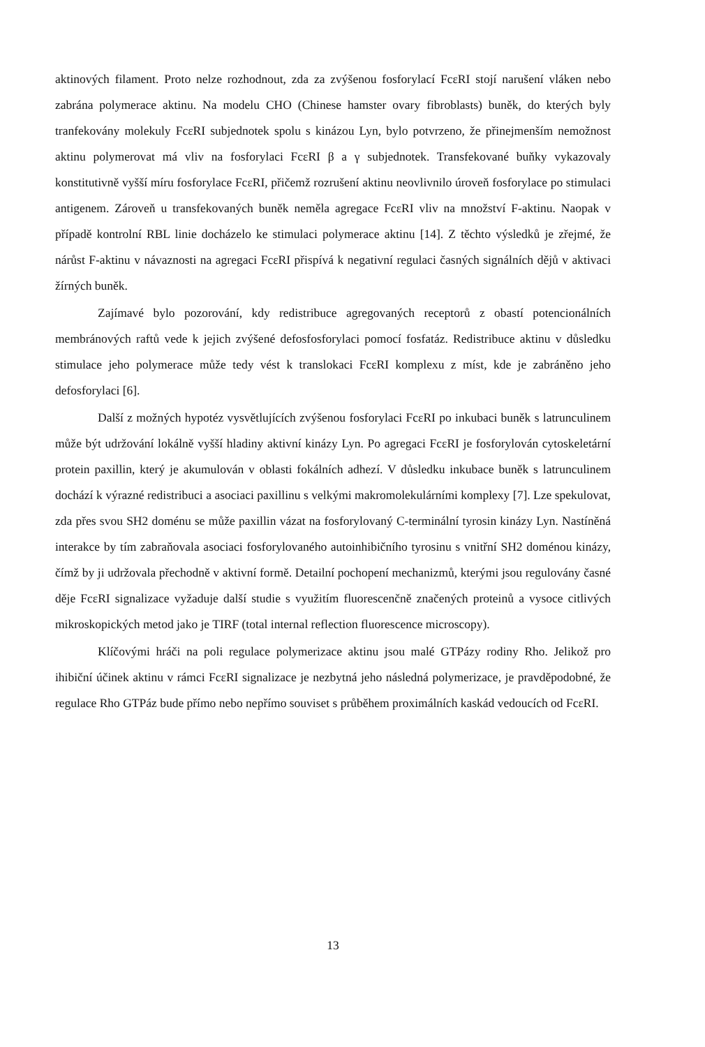aktinových filament. Proto nelze rozhodnout, zda za zvýšenou fosforylací FcεRI stojí narušení vláken nebo zabrána polymerace aktinu. Na modelu CHO (Chinese hamster ovary fibroblasts) buněk, do kterých byly tranfekovány molekuly FcεRI subjednotek spolu s kinázou Lyn, bylo potvrzeno, že přinejmenším nemožnost aktinu polymerovat má vliv na fosforylaci FcεRI β a γ subjednotek. Transfekované buňky vykazovaly konstitutivně vyšší míru fosforylace FcεRI, přičemž rozrušení aktinu neovlivnilo úroveň fosforylace po stimulaci antigenem. Zároveň u transfekovaných buněk neměla agregace FcεRI vliv na množství F-aktinu. Naopak v případě kontrolní RBL linie docházelo ke stimulaci polymerace aktinu [14]. Z těchto výsledků je zřejmé, že nárůst F-aktinu v návaznosti na agregaci FcεRI přispívá k negativní regulaci časných signálních dějů v aktivaci žírných buněk.
Zajímavé bylo pozorování, kdy redistribuce agregovaných receptorů z obastí potencionálních membránových raftů vede k jejich zvýšené defosfosforylaci pomocí fosfatáz. Redistribuce aktinu v důsledku stimulace jeho polymerace může tedy vést k translokaci FcεRI komplexu z míst, kde je zabráněno jeho defosforylaci [6].
Další z možných hypotéz vysvětlujících zvýšenou fosforylaci FcεRI po inkubaci buněk s latrunculinem může být udržování lokálně vyšší hladiny aktivní kinázy Lyn. Po agregaci FcεRI je fosforylován cytoskeletární protein paxillin, který je akumulován v oblasti fokálních adhezí. V důsledku inkubace buněk s latrunculinem dochází k výrazné redistribuci a asociaci paxillinu s velkými makromolekulárními komplexy [7]. Lze spekulovat, zda přes svou SH2 doménu se může paxillin vázat na fosforylovaný C-terminální tyrosin kinázy Lyn. Nastíněná interakce by tím zabraňovala asociaci fosforylovaného autoinhibičního tyrosinu s vnitřní SH2 doménou kinázy, čímž by ji udržovala přechodně v aktivní formě. Detailní pochopení mechanizmů, kterými jsou regulovány časné děje FcεRI signalizace vyžaduje další studie s využitím fluorescenčně značených proteinů a vysoce citlivých mikroskopických metod jako je TIRF (total internal reflection fluorescence microscopy).
Klíčovými hráči na poli regulace polymerizace aktinu jsou malé GTPázy rodiny Rho. Jelikož pro ihibiční účinek aktinu v rámci FcεRI signalizace je nezbytná jeho následná polymerizace, je pravděpodobné, že regulace Rho GTPáz bude přímo nebo nepřímo souviset s průběhem proximálních kaskád vedoucích od FcεRI.
13